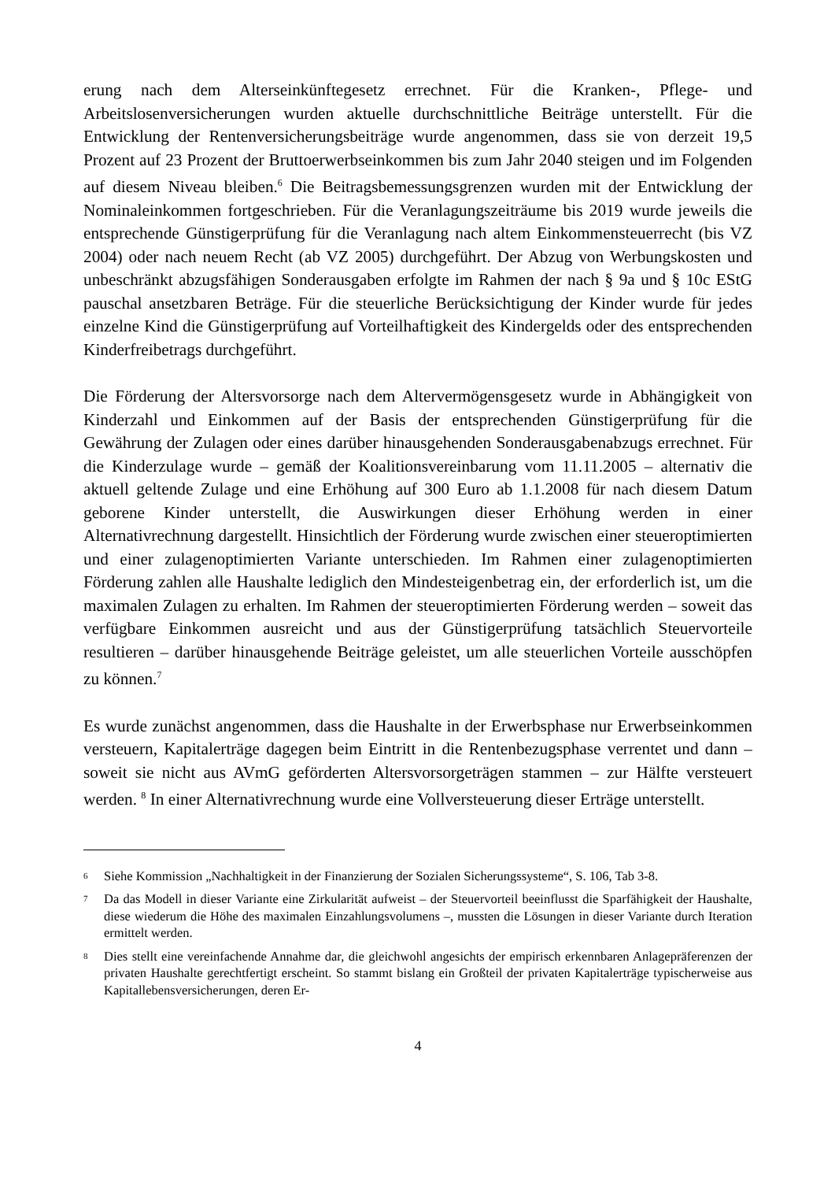erung nach dem Alterseinkünftegesetz errechnet. Für die Kranken-, Pflege- und Arbeitslosenversicherungen wurden aktuelle durchschnittliche Beiträge unterstellt. Für die Entwicklung der Rentenversicherungsbeiträge wurde angenommen, dass sie von derzeit 19,5 Prozent auf 23 Prozent der Bruttoerwerbseinkommen bis zum Jahr 2040 steigen und im Folgenden auf diesem Niveau bleiben.<sup>6</sup> Die Beitragsbemessungsgrenzen wurden mit der Entwicklung der Nominaleinkommen fortgeschrieben. Für die Veranlagungszeiträume bis 2019 wurde jeweils die entsprechende Günstigerprüfung für die Veranlagung nach altem Einkommensteuerrecht (bis VZ 2004) oder nach neuem Recht (ab VZ 2005) durchgeführt. Der Abzug von Werbungskosten und unbeschränkt abzugsfähigen Sonderausgaben erfolgte im Rahmen der nach § 9a und § 10c EStG pauschal ansetzbaren Beträge. Für die steuerliche Berücksichtigung der Kinder wurde für jedes einzelne Kind die Günstigerprüfung auf Vorteilhaftigkeit des Kindergelds oder des entsprechenden Kinderfreibetrags durchgeführt.
Die Förderung der Altersvorsorge nach dem Altervermögensgesetz wurde in Abhängigkeit von Kinderzahl und Einkommen auf der Basis der entsprechenden Günstigerprüfung für die Gewährung der Zulagen oder eines darüber hinausgehenden Sonderausgabenabzugs errechnet. Für die Kinderzulage wurde – gemäß der Koalitionsvereinbarung vom 11.11.2005 – alternativ die aktuell geltende Zulage und eine Erhöhung auf 300 Euro ab 1.1.2008 für nach diesem Datum geborene Kinder unterstellt, die Auswirkungen dieser Erhöhung werden in einer Alternativrechnung dargestellt. Hinsichtlich der Förderung wurde zwischen einer steueroptimierten und einer zulagenoptimierten Variante unterschieden. Im Rahmen einer zulagenoptimierten Förderung zahlen alle Haushalte lediglich den Mindesteigenbetrag ein, der erforderlich ist, um die maximalen Zulagen zu erhalten. Im Rahmen der steueroptimierten Förderung werden – soweit das verfügbare Einkommen ausreicht und aus der Günstigerprüfung tatsächlich Steuervorteile resultieren – darüber hinausgehende Beiträge geleistet, um alle steuerlichen Vorteile ausschöpfen zu können.<sup>7</sup>
Es wurde zunächst angenommen, dass die Haushalte in der Erwerbsphase nur Erwerbseinkommen versteuern, Kapitalerträge dagegen beim Eintritt in die Rentenbezugsphase verrentet und dann – soweit sie nicht aus AVmG geförderten Altersvorsorgeträgen stammen – zur Hälfte versteuert werden. <sup>8</sup> In einer Alternativrechnung wurde eine Vollversteuerung dieser Erträge unterstellt.
<sup>6</sup> Siehe Kommission „Nachhaltigkeit in der Finanzierung der Sozialen Sicherungssysteme“, S. 106, Tab 3-8.
<sup>7</sup> Da das Modell in dieser Variante eine Zirkularität aufweist – der Steuervorteil beeinflusst die Sparfähigkeit der Haushalte, diese wiederum die Höhe des maximalen Einzahlungsvolumens –, mussten die Lösungen in dieser Variante durch Iteration ermittelt werden.
<sup>8</sup> Dies stellt eine vereinfachende Annahme dar, die gleichwohl angesichts der empirisch erkennbaren Anlagepräferenzen der privaten Haushalte gerechtfertigt erscheint. So stammt bislang ein Großteil der privaten Kapitalerträge typischerweise aus Kapitallebensversicherungen, deren Er-
4